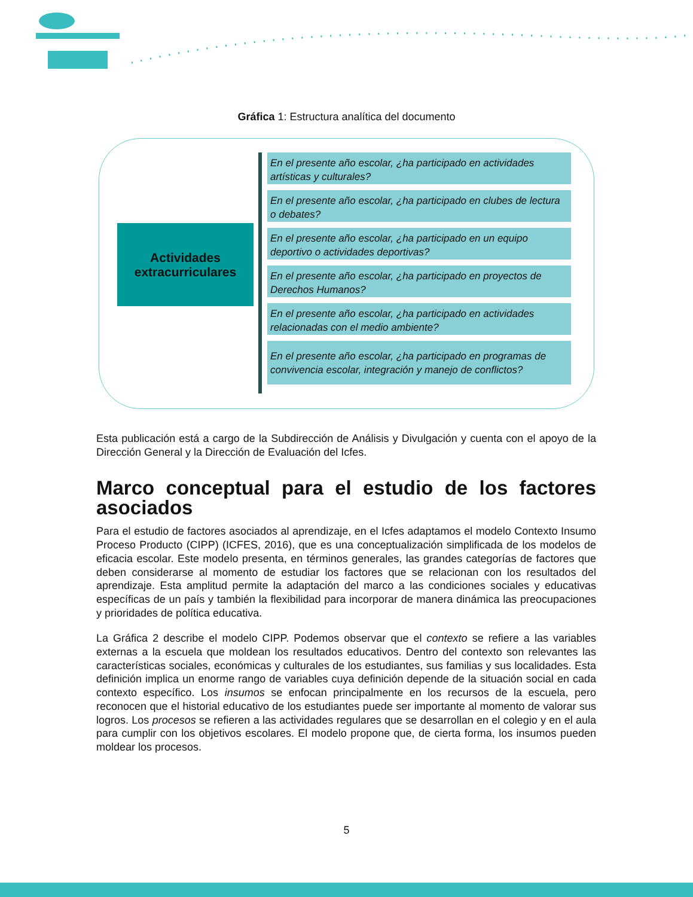Gráfica 1: Estructura analítica del documento
Actividades
extracurriculares
En el presente año escolar, ¿ha participado en actividades artísticas y culturales?
En el presente año escolar, ¿ha participado en clubes de lectura o debates?
En el presente año escolar, ¿ha participado en un equipo deportivo o actividades deportivas?
En el presente año escolar, ¿ha participado en proyectos de Derechos Humanos?
En el presente año escolar, ¿ha participado en actividades relacionadas con el medio ambiente?
En el presente año escolar, ¿ha participado en programas de convivencia escolar, integración y manejo de conflictos?
Esta publicación está a cargo de la Subdirección de Análisis y Divulgación y cuenta con el apoyo de la Dirección General y la Dirección de Evaluación del Icfes.
Marco conceptual para el estudio de los factores asociados
Para el estudio de factores asociados al aprendizaje, en el Icfes adaptamos el modelo Contexto Insumo Proceso Producto (CIPP) (ICFES, 2016), que es una conceptualización simplificada de los modelos de eficacia escolar. Este modelo presenta, en términos generales, las grandes categorías de factores que deben considerarse al momento de estudiar los factores que se relacionan con los resultados del aprendizaje. Esta amplitud permite la adaptación del marco a las condiciones sociales y educativas específicas de un país y también la flexibilidad para incorporar de manera dinámica las preocupaciones y prioridades de política educativa.
La Gráfica 2 describe el modelo CIPP. Podemos observar que el contexto se refiere a las variables externas a la escuela que moldean los resultados educativos. Dentro del contexto son relevantes las características sociales, económicas y culturales de los estudiantes, sus familias y sus localidades. Esta definición implica un enorme rango de variables cuya definición depende de la situación social en cada contexto específico. Los insumos se enfocan principalmente en los recursos de la escuela, pero reconocen que el historial educativo de los estudiantes puede ser importante al momento de valorar sus logros. Los procesos se refieren a las actividades regulares que se desarrollan en el colegio y en el aula para cumplir con los objetivos escolares. El modelo propone que, de cierta forma, los insumos pueden moldear los procesos.
5